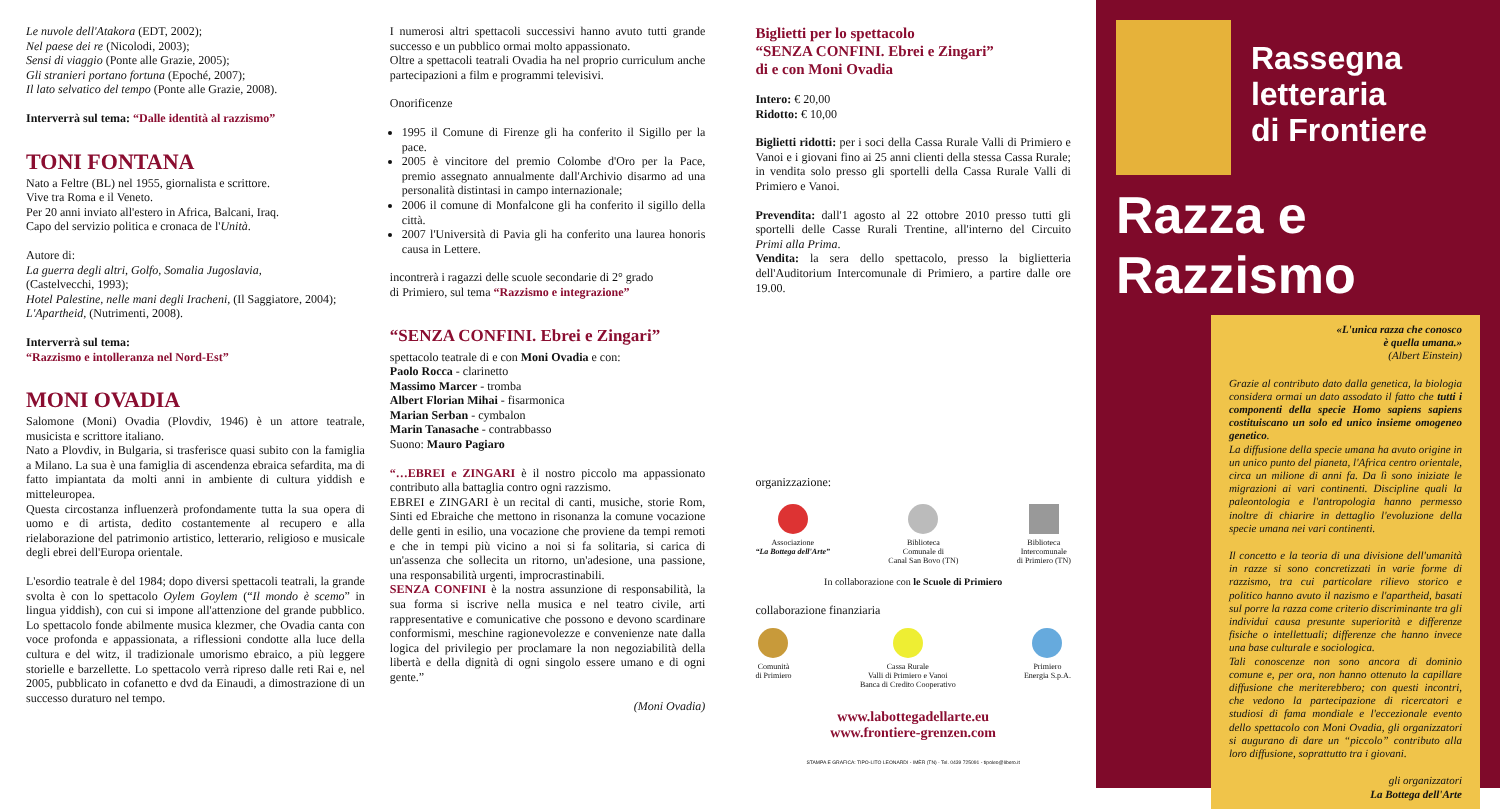Le nuvole dell'Atakora (EDT, 2002);
Nel paese dei re (Nicolodi, 2003);
Sensi di viaggio (Ponte alle Grazie, 2005);
Gli stranieri portano fortuna (Epoché, 2007);
Il lato selvatico del tempo (Ponte alle Grazie, 2008).
Interverrà sul tema: “Dalle identità al razzismo”
TONI FONTANA
Nato a Feltre (BL) nel 1955, giornalista e scrittore.
Vive tra Roma e il Veneto.
Per 20 anni inviato all'estero in Africa, Balcani, Iraq.
Capo del servizio politica e cronaca de l'Unità.
Autore di:
La guerra degli altri, Golfo, Somalia Jugoslavia,
(Castelvecchi, 1993);
Hotel Palestine, nelle mani degli Iracheni, (Il Saggiatore, 2004);
L'Apartheid, (Nutrimenti, 2008).
Interverrà sul tema:
“Razzismo e intolleranza nel Nord-Est”
MONI OVADIA
Salomone (Moni) Ovadia (Plovdiv, 1946) è un attore teatrale, musicista e scrittore italiano.
Nato a Plovdiv, in Bulgaria, si trasferisce quasi subito con la famiglia a Milano. La sua è una famiglia di ascendenza ebraica sefardita, ma di fatto impiantata da molti anni in ambiente di cultura yiddish e mitteleuropea.
Questa circostanza influenzerà profondamente tutta la sua opera di uomo e di artista, dedito costantemente al recupero e alla rielaborazione del patrimonio artistico, letterario, religioso e musicale degli ebrei dell'Europa orientale.
L'esordio teatrale è del 1984; dopo diversi spettacoli teatrali, la grande svolta è con lo spettacolo Oylem Goylem (“Il mondo è scemo” in lingua yiddish), con cui si impone all'attenzione del grande pubblico. Lo spettacolo fonde abilmente musica klezmer, che Ovadia canta con voce profonda e appassionata, a riflessioni condotte alla luce della cultura e del witz, il tradizionale umorismo ebraico, a più leggere storielle e barzellette. Lo spettacolo verrà ripreso dalle reti Rai e, nel 2005, pubblicato in cofanetto e dvd da Einaudi, a dimostrazione di un successo duraturo nel tempo.
I numerosi altri spettacoli successivi hanno avuto tutti grande successo e un pubblico ormai molto appassionato.
Oltre a spettacoli teatrali Ovadia ha nel proprio curriculum anche partecipazioni a film e programmi televisivi.
Onorificenze
1995 il Comune di Firenze gli ha conferito il Sigillo per la pace.
2005 è vincitore del premio Colombe d'Oro per la Pace, premio assegnato annualmente dall'Archivio disarmo ad una personalità distintasi in campo internazionale;
2006 il comune di Monfalcone gli ha conferito il sigillo della città.
2007 l'Università di Pavia gli ha conferito una laurea honoris causa in Lettere.
incontrerà i ragazzi delle scuole secondarie di 2° grado
di Primiero, sul tema “Razzismo e integrazione”
“SENZA CONFINI. Ebrei e Zingari”
spettacolo teatrale di e con Moni Ovadia e con:
Paolo Rocca - clarinetto
Massimo Marcer - tromba
Albert Florian Mihai - fisarmonica
Marian Serban - cymbalon
Marin Tanasache - contrabbasso
Suono: Mauro Pagiaro
“…EBREI e ZINGARI è il nostro piccolo ma appassionato contributo alla battaglia contro ogni razzismo.
EBREI e ZINGARI è un recital di canti, musiche, storie Rom, Sinti ed Ebraiche che mettono in risonanza la comune vocazione delle genti in esilio, una vocazione che proviene da tempi remoti e che in tempi più vicino a noi si fa solitaria, si carica di un'assenza che sollecita un ritorno, un'adesione, una passione, una responsabilità urgenti, improcrastinabili.
SENZA CONFINI è la nostra assunzione di responsabilità, la sua forma si iscrive nella musica e nel teatro civile, arti rappresentative e comunicative che possono e devono scardinare conformismi, meschine ragionevolezze e convenienze nate dalla logica del privilegio per proclamare la non negoziabilità della libertà e della dignità di ogni singolo essere umano e di ogni gente.”
(Moni Ovadia)
Biglietti per lo spettacolo
“SENZA CONFINI. Ebrei e Zingari”
di e con Moni Ovadia
Intero: € 20,00
Ridotto: € 10,00
Biglietti ridotti: per i soci della Cassa Rurale Valli di Primiero e Vanoi e i giovani fino ai 25 anni clienti della stessa Cassa Rurale; in vendita solo presso gli sportelli della Cassa Rurale Valli di Primiero e Vanoi.
Prevendita: dall'1 agosto al 22 ottobre 2010 presso tutti gli sportelli delle Casse Rurali Trentine, all'interno del Circuito Primi alla Prima.
Vendita: la sera dello spettacolo, presso la biglietteria dell'Auditorium Intercomunale di Primiero, a partire dalle ore 19.00.
organizzazione:
Associazione
“La Bottega dell'Arte”
Biblioteca
Comunale di
Canal San Bovo (TN)
Biblioteca
Intercomunale
di Primiero (TN)
In collaborazione con le Scuole di Primiero
collaborazione finanziaria
Comunità
di Primiero
Cassa Rurale
Valli di Primiero e Vanoi
Banca di Credito Cooperativo
Primiero
Energia S.p.A.
www.labottegadellarte.eu
www.frontiere-grenzen.com
STAMPA E GRAFICA: TIPO-LITO LEONARDI - IMÈR (TN) - Tel. 0439 725091 - tipoleo@libero.it
Rassegna
letteraria
di Frontiere
Razza e Razzismo
«L'unica razza che conosco
è quella umana.»
(Albert Einstein)
Grazie al contributo dato dalla genetica, la biologia considera ormai un dato assodato il fatto che tutti i componenti della specie Homo sapiens sapiens costituiscano un solo ed unico insieme omogeneo genetico.
La diffusione della specie umana ha avuto origine in un unico punto del pianeta, l'Africa centro orientale, circa un milione di anni fa. Da lì sono iniziate le migrazioni ai vari continenti. Discipline quali la paleontologia e l'antropologia hanno permesso inoltre di chiarire in dettaglio l'evoluzione della specie umana nei vari continenti.
Il concetto e la teoria di una divisione dell'umanità in razze si sono concretizzati in varie forme di razzismo, tra cui particolare rilievo storico e politico hanno avuto il nazismo e l'apartheid, basati sul porre la razza come criterio discriminante tra gli individui causa presunte superiorità e differenze fisiche o intellettuali; differenze che hanno invece una base culturale e sociologica.
Tali conoscenze non sono ancora di dominio comune e, per ora, non hanno ottenuto la capillare diffusione che meriterebbero; con questi incontri, che vedono la partecipazione di ricercatori e studiosi di fama mondiale e l'eccezionale evento dello spettacolo con Moni Ovadia, gli organizzatori si augurano di dare un “piccolo” contributo alla loro diffusione, soprattutto tra i giovani.
gli organizzatori
La Bottega dell'Arte